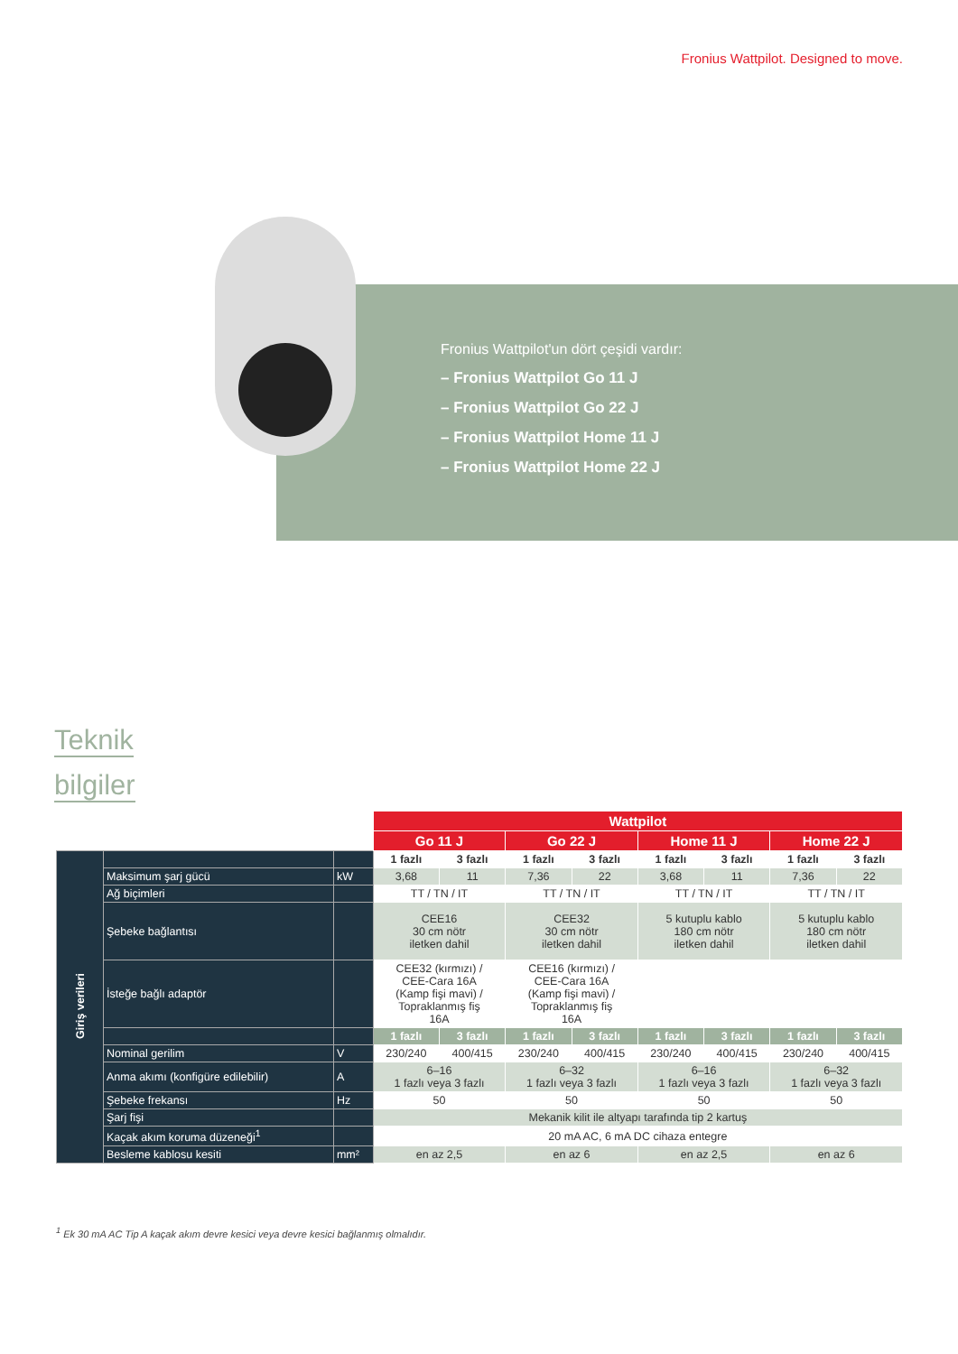Fronius Wattpilot. Designed to move.
Fronius Wattpilot'un dört çeşidi vardır:
– Fronius Wattpilot Go 11 J
– Fronius Wattpilot Go 22 J
– Fronius Wattpilot Home 11 J
– Fronius Wattpilot Home 22 J
Teknik
bilgiler
| | | | Wattpilot | | | | | | | |
| | | | Go 11 J | | Go 22 J | | Home 11 J | | Home 22 J | |
| Giriş verileri | | | 1 fazlı | 3 fazlı | 1 fazlı | 3 fazlı | 1 fazlı | 3 fazlı | 1 fazlı | 3 fazlı |
| | Maksimum şarj gücü | kW | 3,68 | 11 | 7,36 | 22 | 3,68 | 11 | 7,36 | 22 |
| | Ağ biçimleri | | TT / TN / IT | | TT / TN / IT | | TT / TN / IT | | TT / TN / IT | |
| | Şebeke bağlantısı | | CEE16 30 cm nötr iletken dahil | | CEE32 30 cm nötr iletken dahil | | 5 kutuplu kablo 180 cm nötr iletken dahil | | 5 kutuplu kablo 180 cm nötr iletken dahil | |
| | İsteğe bağlı adaptör | | CEE32 (kırmızı) / CEE-Cara 16A (Kamp fişi mavi) / Topraklanmış fiş 16A | | CEE16 (kırmızı) / CEE-Cara 16A (Kamp fişi mavi) / Topraklanmış fiş 16A | | | | | |
| | | | 1 fazlı | 3 fazlı | 1 fazlı | 3 fazlı | 1 fazlı | 3 fazlı | 1 fazlı | 3 fazlı |
| | Nominal gerilim | V | 230/240 | 400/415 | 230/240 | 400/415 | 230/240 | 400/415 | 230/240 | 400/415 |
| | Anma akımı (konfigüre edilebilir) | A | 6–16 1 fazlı veya 3 fazlı | | 6–32 1 fazlı veya 3 fazlı | | 6–16 1 fazlı veya 3 fazlı | | 6–32 1 fazlı veya 3 fazlı | |
| | Şebeke frekansı | Hz | 50 | | 50 | | 50 | | 50 | |
| | Şarj fişi | | Mekanik kilit ile altyapı tarafında tip 2 kartuş | | | | | | | |
| | Kaçak akım koruma düzeneği<sup>1</sup> | | 20 mA AC, 6 mA DC cihaza entegre | | | | | | | |
| | Besleme kablosu kesiti | mm² | en az 2,5 | | en az 6 | | en az 2,5 | | en az 6 | |
<sup>1</sup> Ek 30 mA AC Tip A kaçak akım devre kesici veya devre kesici bağlanmış olmalıdır.